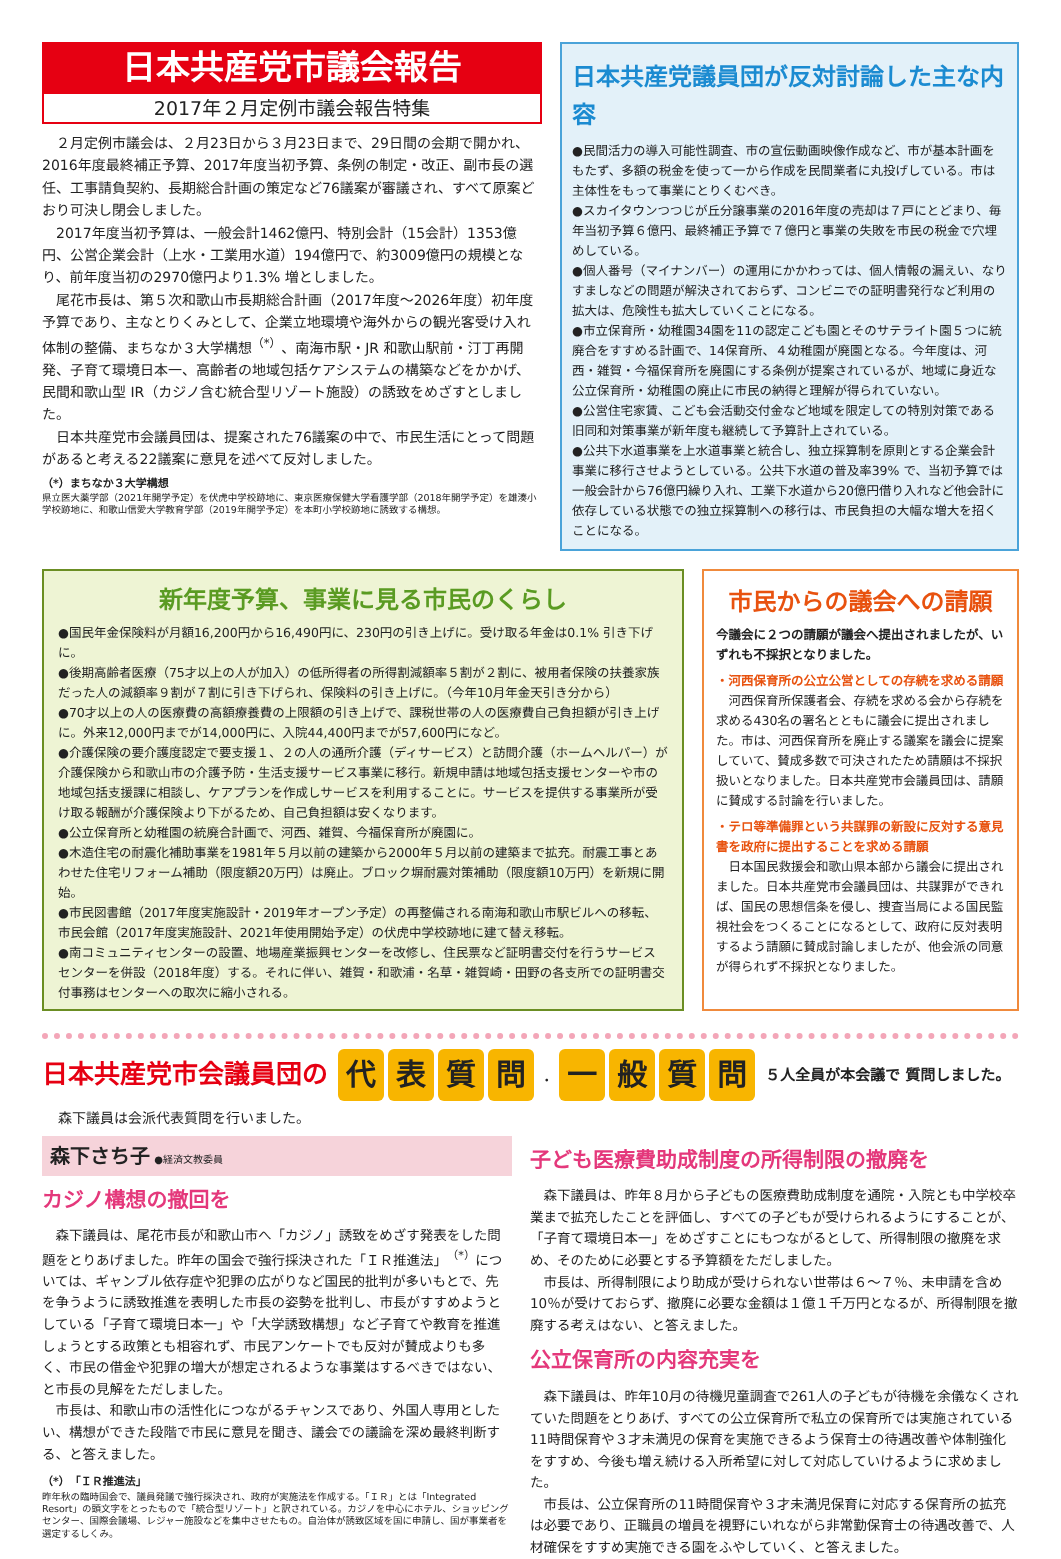日本共産党市議会報告
2017年２月定例市議会報告特集
　２月定例市議会は、２月23日から３月23日まで、29日間の会期で開かれ、2016年度最終補正予算、2017年度当初予算、条例の制定・改正、副市長の選任、工事請負契約、長期総合計画の策定など76議案が審議され、すべて原案どおり可決し閉会しました。
　2017年度当初予算は、一般会計1462億円、特別会計（15会計）1353億円、公営企業会計（上水・工業用水道）194億円で、約3009億円の規模となり、前年度当初の2970億円より1.3% 増としました。
　尾花市長は、第５次和歌山市長期総合計画（2017年度～2026年度）初年度予算であり、主なとりくみとして、企業立地環境や海外からの観光客受け入れ体制の整備、まちなか３大学構想<sup>（*）</sup>、南海市駅・JR 和歌山駅前・汀丁再開発、子育て環境日本一、高齢者の地域包括ケアシステムの構築などをかかげ、民間和歌山型 IR（カジノ含む統合型リゾート施設）の誘致をめざすとしました。
　日本共産党市会議員団は、提案された76議案の中で、市民生活にとって問題があると考える22議案に意見を述べて反対しました。
（*）まちなか３大学構想
県立医大薬学部（2021年開学予定）を伏虎中学校跡地に、東京医療保健大学看護学部（2018年開学予定）を雄湊小学校跡地に、和歌山信愛大学教育学部（2019年開学予定）を本町小学校跡地に誘致する構想。
日本共産党議員団が反対討論した主な内容
●民間活力の導入可能性調査、市の宣伝動画映像作成など、市が基本計画をもたず、多額の税金を使って一から作成を民間業者に丸投げしている。市は主体性をもって事業にとりくむべき。
●スカイタウンつつじが丘分譲事業の2016年度の売却は７戸にとどまり、毎年当初予算６億円、最終補正予算で７億円と事業の失敗を市民の税金で穴埋めしている。
●個人番号（マイナンバー）の運用にかかわっては、個人情報の漏えい、なりすましなどの問題が解決されておらず、コンビニでの証明書発行など利用の拡大は、危険性も拡大していくことになる。
●市立保育所・幼稚園34園を11の認定こども園とそのサテライト園５つに統廃合をすすめる計画で、14保育所、４幼稚園が廃園となる。今年度は、河西・雑賀・今福保育所を廃園にする条例が提案されているが、地域に身近な公立保育所・幼稚園の廃止に市民の納得と理解が得られていない。
●公営住宅家賃、こども会活動交付金など地域を限定しての特別対策である旧同和対策事業が新年度も継続して予算計上されている。
●公共下水道事業を上水道事業と統合し、独立採算制を原則とする企業会計事業に移行させようとしている。公共下水道の普及率39% で、当初予算では一般会計から76億円繰り入れ、工業下水道から20億円借り入れなど他会計に依存している状態での独立採算制への移行は、市民負担の大幅な増大を招くことになる。
新年度予算、事業に見る市民のくらし
●国民年金保険料が月額16,200円から16,490円に、230円の引き上げに。受け取る年金は0.1% 引き下げに。
●後期高齢者医療（75才以上の人が加入）の低所得者の所得割減額率５割が２割に、被用者保険の扶養家族だった人の減額率９割が７割に引き下げられ、保険料の引き上げに。（今年10月年金天引き分から）
●70才以上の人の医療費の高額療養費の上限額の引き上げで、課税世帯の人の医療費自己負担額が引き上げに。外来12,000円までが14,000円に、入院44,400円までが57,600円になど。
●介護保険の要介護度認定で要支援１、２の人の通所介護（ディサービス）と訪問介護（ホームヘルパー）が介護保険から和歌山市の介護予防・生活支援サービス事業に移行。新規申請は地域包括支援センターや市の地域包括支援課に相談し、ケアプランを作成しサービスを利用することに。サービスを提供する事業所が受け取る報酬が介護保険より下がるため、自己負担額は安くなります。
●公立保育所と幼稚園の統廃合計画で、河西、雑賀、今福保育所が廃園に。
●木造住宅の耐震化補助事業を1981年５月以前の建築から2000年５月以前の建築まで拡充。耐震工事とあわせた住宅リフォーム補助（限度額20万円）は廃止。ブロック塀耐震対策補助（限度額10万円）を新規に開始。
●市民図書館（2017年度実施設計・2019年オープン予定）の再整備される南海和歌山市駅ビルへの移転、市民会館（2017年度実施設計、2021年使用開始予定）の伏虎中学校跡地に建て替え移転。
●南コミュニティセンターの設置、地場産業振興センターを改修し、住民票など証明書交付を行うサービスセンターを併設（2018年度）する。それに伴い、雑賀・和歌浦・名草・雑賀崎・田野の各支所での証明書交付事務はセンターへの取次に縮小される。
市民からの議会への請願
今議会に２つの請願が議会へ提出されましたが、いずれも不採択となりました。
・河西保育所の公立公営としての存続を求める請願
　河西保育所保護者会、存続を求める会から存続を求める430名の署名とともに議会に提出されました。市は、河西保育所を廃止する議案を議会に提案していて、賛成多数で可決されたため請願は不採択扱いとなりました。日本共産党市会議員団は、請願に賛成する討論を行いました。
・テロ等準備罪という共謀罪の新設に反対する意見書を政府に提出することを求める請願
　日本国民救援会和歌山県本部から議会に提出されました。日本共産党市会議員団は、共謀罪ができれば、国民の思想信条を侵し、捜査当局による国民監視社会をつくることになるとして、政府に反対表明するよう請願に賛成討論しましたが、他会派の同意が得られず不採択となりました。
日本共産党市会議員団の 代表質問 ・ 一般質問 ５人全員が本会議で 質問しました。
森下議員は会派代表質問を行いました。
森下さち子 ●経済文教委員
カジノ構想の撤回を
　森下議員は、尾花市長が和歌山市へ「カジノ」誘致をめざす発表をした問題をとりあげました。昨年の国会で強行採決された「ＩＲ推進法」<sup>（*）</sup>については、ギャンブル依存症や犯罪の広がりなど国民的批判が多いもとで、先を争うように誘致推進を表明した市長の姿勢を批判し、市長がすすめようとしている「子育て環境日本一」や「大学誘致構想」など子育てや教育を推進しょうとする政策とも相容れず、市民アンケートでも反対が賛成よりも多く、市民の借金や犯罪の増大が想定されるような事業はするべきではない、と市長の見解をただしました。
　市長は、和歌山市の活性化につながるチャンスであり、外国人専用としたい、構想ができた段階で市民に意見を聞き、議会での議論を深め最終判断する、と答えました。
（*）「ＩＲ推進法」
昨年秋の臨時国会で、議員発議で強行採決され、政府が実施法を作成する。「ＩＲ」とは「Integrated Resort」の頭文字をとったもので「統合型リゾート」と訳されている。カジノを中心にホテル、ショッピングセンター、国際会議場、レジャー施設などを集中させたもの。自治体が誘致区域を国に申請し、国が事業者を選定するしくみ。
子ども医療費助成制度の所得制限の撤廃を
　森下議員は、昨年８月から子どもの医療費助成制度を通院・入院とも中学校卒業まで拡充したことを評価し、すべての子どもが受けられるようにすることが、「子育て環境日本一」をめざすことにもつながるとして、所得制限の撤廃を求め、そのために必要とする予算額をただしました。
　市長は、所得制限により助成が受けられない世帯は６～７％、未申請を含め10％が受けておらず、撤廃に必要な金額は１億１千万円となるが、所得制限を撤廃する考えはない、と答えました。
公立保育所の内容充実を
　森下議員は、昨年10月の待機児童調査で261人の子どもが待機を余儀なくされていた問題をとりあげ、すべての公立保育所で私立の保育所では実施されている11時間保育や３才未満児の保育を実施できるよう保育士の待遇改善や体制強化をすすめ、今後も増え続ける入所希望に対して対応していけるように求めました。
　市長は、公立保育所の11時間保育や３才未満児保育に対応する保育所の拡充は必要であり、正職員の増員を視野にいれながら非常勤保育士の待遇改善で、人材確保をすすめ実施できる園をふやしていく、と答えました。